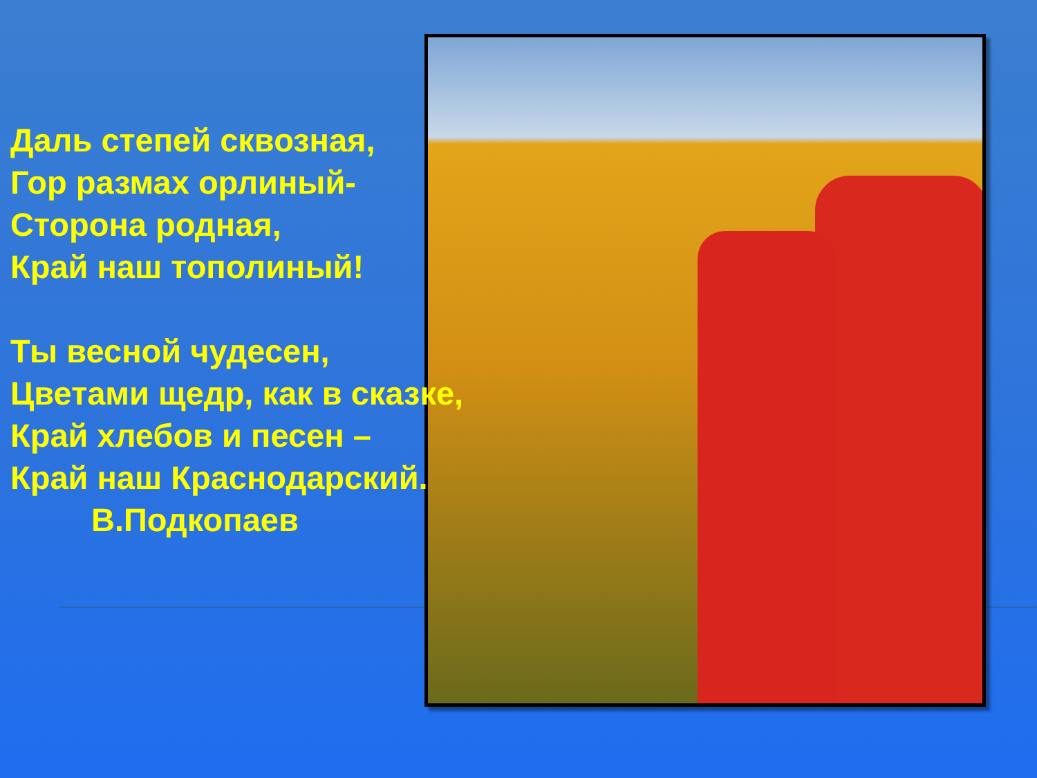Даль степей сквозная,
Гор размах орлиный-
Сторона родная,
Край наш тополиный!
Ты весной чудесен,
Цветами щедр, как в сказке,
Край хлебов и песен –
Край наш Краснодарский.
В.Подкопаев